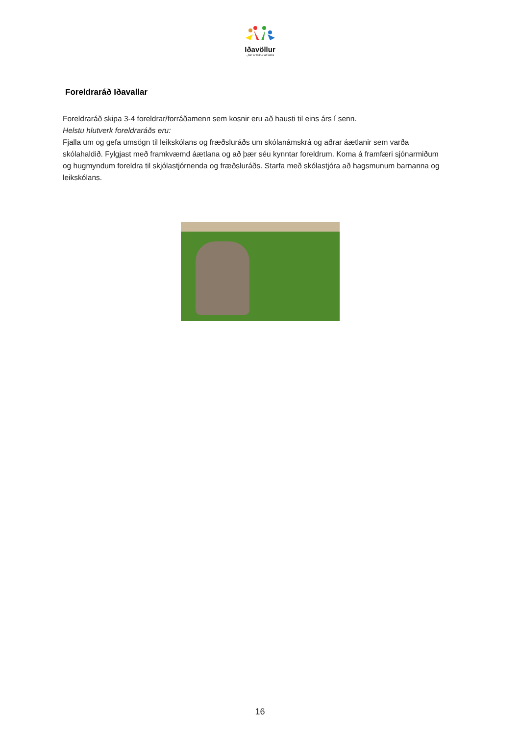Iðavöllur
- þar er leikur að læra
Foreldraráð Iðavallar
Foreldraráð skipa 3-4 foreldrar/forráðamenn sem kosnir eru að hausti til eins árs í senn.
Helstu hlutverk foreldraráðs eru:
Fjalla um og gefa umsögn til leikskólans og fræðsluráðs um skólanámskrá og aðrar áætlanir sem varða skólahaldið. Fylgjast með framkvæmd áætlana og að þær séu kynntar foreldrum. Koma á framfæri sjónarmiðum og hugmyndum foreldra til skjólastjórnenda og fræðsluráðs. Starfa með skólastjóra að hagsmunum barnanna og leikskólans.
16